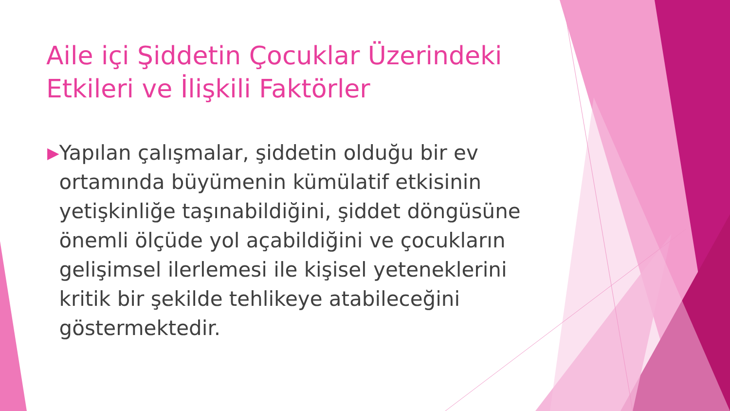Aile içi Şiddetin Çocuklar Üzerindeki Etkileri ve İlişkili Faktörler
▶
Yapılan çalışmalar, şiddetin olduğu bir ev ortamında büyümenin kümülatif etkisinin yetişkinliğe taşınabildiğini, şiddet döngüsüne önemli ölçüde yol açabildiğini ve çocukların gelişimsel ilerlemesi ile kişisel yeteneklerini kritik bir şekilde tehlikeye atabileceğini göstermektedir.